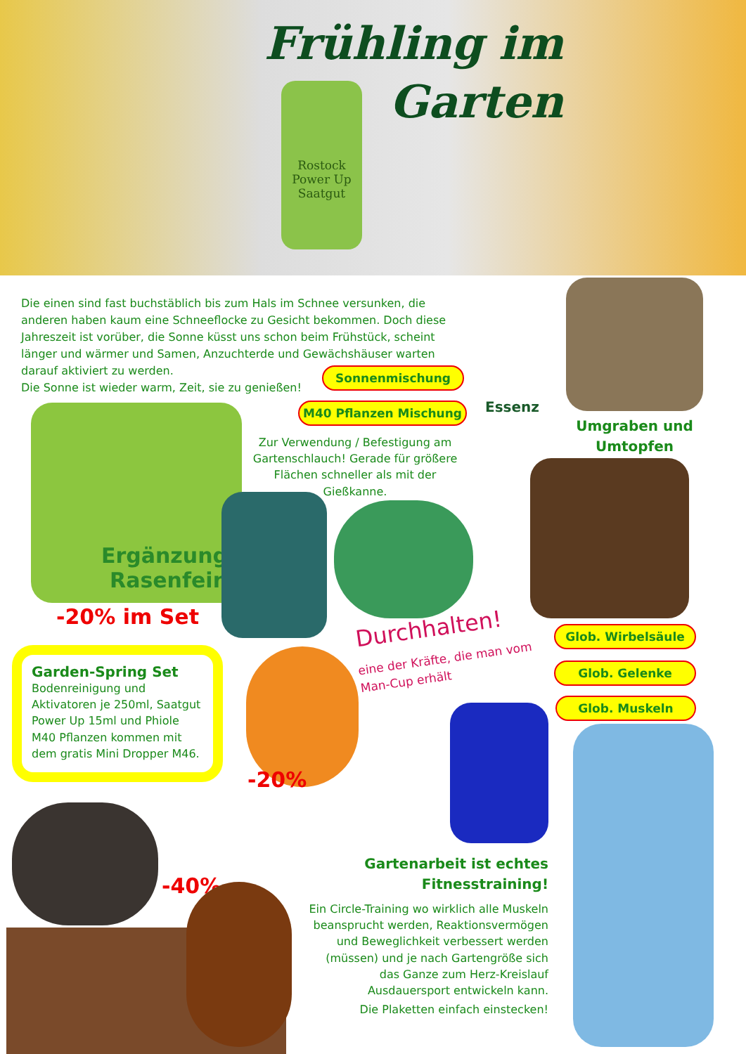Frühling im
Garten
Rostock
Power Up
Saatgut
Die einen sind fast buchstäblich bis zum Hals im Schnee versunken, die anderen haben kaum eine Schneeflocke zu Gesicht bekommen. Doch diese Jahreszeit ist vorüber, die Sonne küsst uns schon beim Frühstück, scheint länger und wärmer und Samen, Anzuchterde und Gewächshäuser warten darauf aktiviert zu werden.
Die Sonne ist wieder warm, Zeit, sie zu genießen!
Sonnenmischung
M40 Pflanzen Mischung Essenz
Umgraben und Umtopfen
Ergänzung
Rasenfein
Zur Verwendung / Befestigung am Gartenschlauch! Gerade für größere Flächen schneller als mit der Gießkanne.
-20% im Set Durchhalten!
eine der Kräfte, die man vom
Man-Cup erhält
Glob. Wirbelsäule
Glob. Gelenke
Glob. Muskeln
Garden-Spring Set
Bodenreinigung und Aktivatoren je 250ml, Saatgut Power Up 15ml und Phiole M40 Pflanzen kommen mit dem gratis Mini Dropper M46.
-20%
-40%
Gartenarbeit ist echtes Fitnesstraining!
Ein Circle-Training wo wirklich alle Muskeln beansprucht werden, Reaktionsvermögen und Beweglichkeit verbessert werden (müssen) und je nach Gartengröße sich das Ganze zum Herz-Kreislauf Ausdauersport entwickeln kann.
Die Plaketten einfach einstecken!